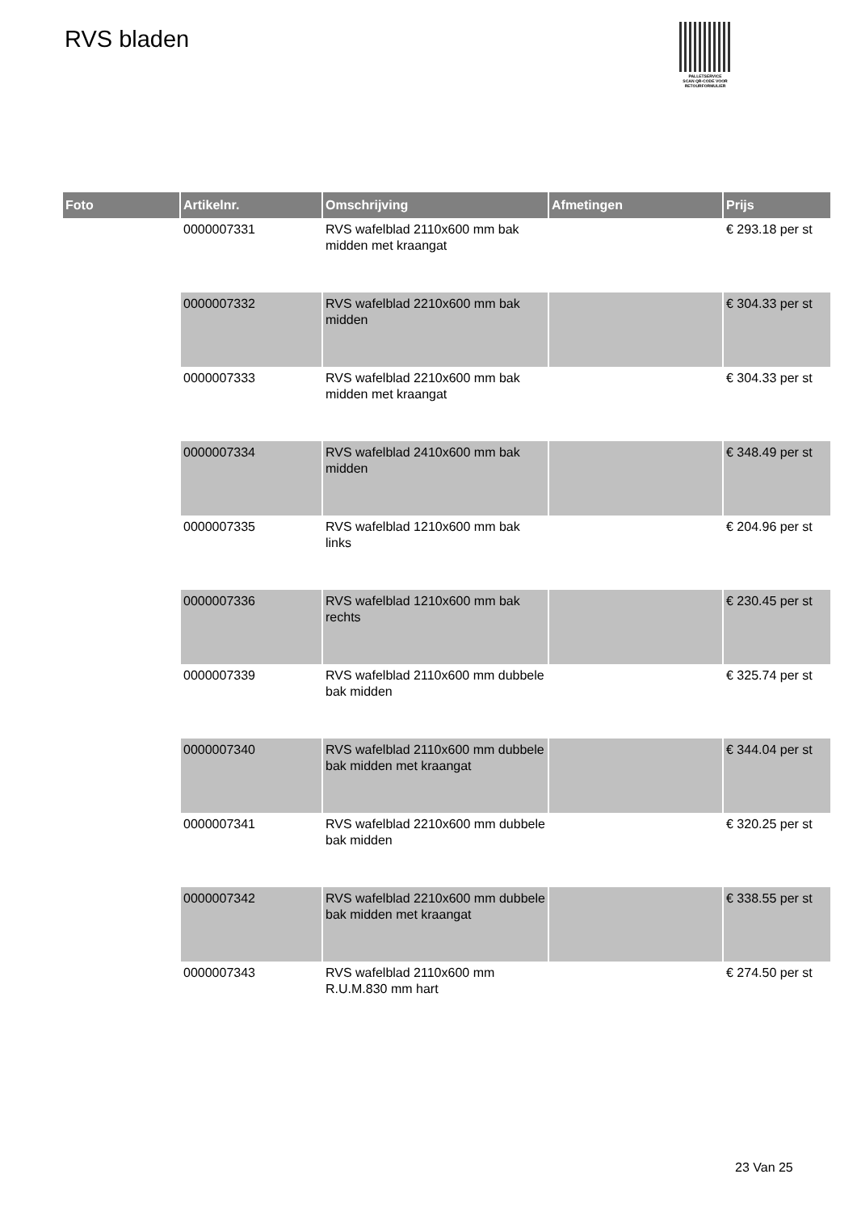RVS bladen
PALLETSERVICE
SCAN QR-CODE VOOR
RETOURFORMULIER
| Foto | Artikelnr. | Omschrijving | Afmetingen | Prijs |
| --- | --- | --- | --- | --- |
| | 0000007331 | RVS wafelblad 2110x600 mm bak midden met kraangat | | € 293.18 per st |
| | 0000007332 | RVS wafelblad 2210x600 mm bak midden | | € 304.33 per st |
| | 0000007333 | RVS wafelblad 2210x600 mm bak midden met kraangat | | € 304.33 per st |
| | 0000007334 | RVS wafelblad 2410x600 mm bak midden | | € 348.49 per st |
| | 0000007335 | RVS wafelblad 1210x600 mm bak links | | € 204.96 per st |
| | 0000007336 | RVS wafelblad 1210x600 mm bak rechts | | € 230.45 per st |
| | 0000007339 | RVS wafelblad 2110x600 mm dubbele bak midden | | € 325.74 per st |
| | 0000007340 | RVS wafelblad 2110x600 mm dubbele bak midden met kraangat | | € 344.04 per st |
| | 0000007341 | RVS wafelblad 2210x600 mm dubbele bak midden | | € 320.25 per st |
| | 0000007342 | RVS wafelblad 2210x600 mm dubbele bak midden met kraangat | | € 338.55 per st |
| | 0000007343 | RVS wafelblad 2110x600 mm R.U.M.830 mm hart | | € 274.50 per st |
23 Van 25